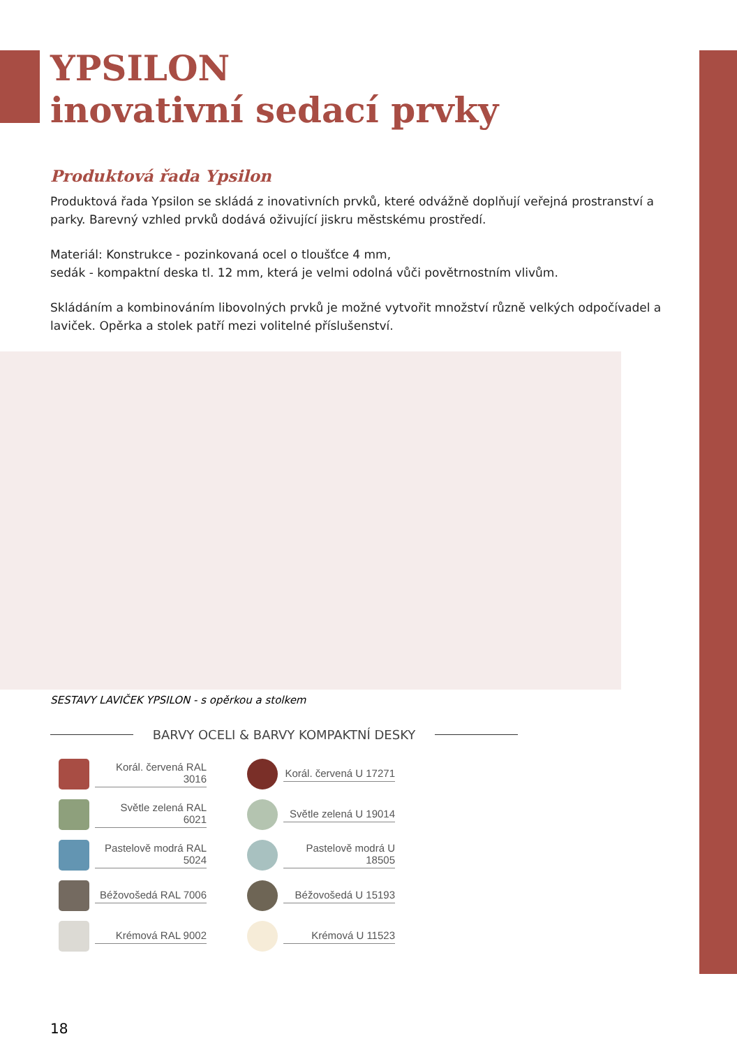YPSILON
inovativní sedací prvky
Produktová řada Ypsilon
Produktová řada Ypsilon se skládá z inovativních prvků, které odvážně doplňují veřejná prostranství a parky. Barevný vzhled prvků dodává oživující jiskru městskému prostředí.
Materiál: Konstrukce - pozinkovaná ocel o tloušťce 4 mm,
sedák - kompaktní deska tl. 12 mm, která je velmi odolná vůči povětrnostním vlivům.
Skládáním a kombinováním libovolných prvků je možné vytvořit množství různě velkých odpočívadel a laviček. Opěrka a stolek patří mezi volitelné příslušenství.
SESTAVY LAVIČEK YPSILON - s opěrkou a stolkem
BARVY OCELI & BARVY KOMPAKTNÍ DESKY
Korál. červená RAL 3016
Korál. červená U 17271
Světle zelená RAL 6021
Světle zelená U 19014
Pastelově modrá RAL 5024
Pastelově modrá U 18505
Béžovošedá RAL 7006
Béžovošedá U 15193
Krémová RAL 9002
Krémová U 11523
18